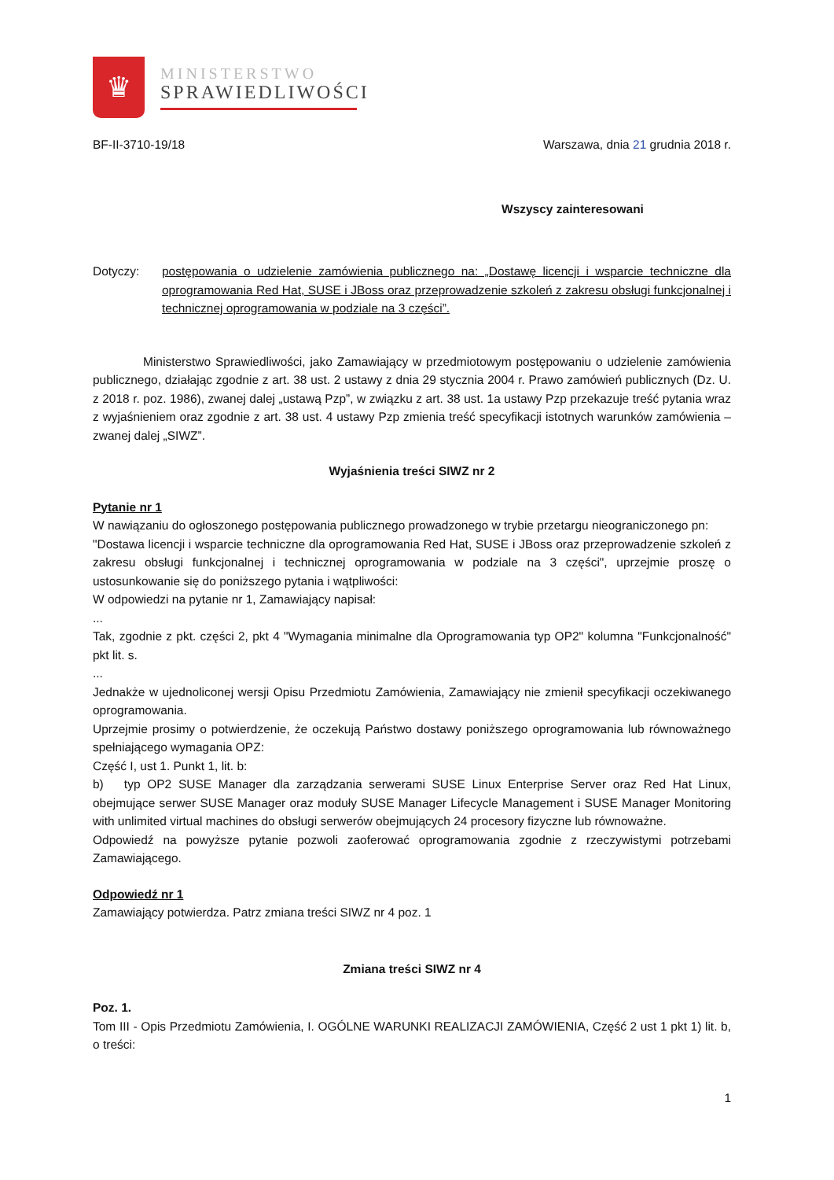♛
MINISTERSTWO
SPRAWIEDLIWOŚCI
BF-II-3710-19/18 Warszawa, dnia 21 grudnia 2018 r.
Wszyscy zainteresowani
Dotyczy: postępowania o udzielenie zamówienia publicznego na: „Dostawę licencji i wsparcie techniczne dla oprogramowania Red Hat, SUSE i JBoss oraz przeprowadzenie szkoleń z zakresu obsługi funkcjonalnej i technicznej oprogramowania w podziale na 3 części”.
Ministerstwo Sprawiedliwości, jako Zamawiający w przedmiotowym postępowaniu o udzielenie zamówienia publicznego, działając zgodnie z art. 38 ust. 2 ustawy z dnia 29 stycznia 2004 r. Prawo zamówień publicznych (Dz. U. z 2018 r. poz. 1986), zwanej dalej „ustawą Pzp”, w związku z art. 38 ust. 1a ustawy Pzp przekazuje treść pytania wraz z wyjaśnieniem oraz zgodnie z art. 38 ust. 4 ustawy Pzp zmienia treść specyfikacji istotnych warunków zamówienia – zwanej dalej „SIWZ”.
Wyjaśnienia treści SIWZ nr 2
Pytanie nr 1
W nawiązaniu do ogłoszonego postępowania publicznego prowadzonego w trybie przetargu nieograniczonego pn:
"Dostawa licencji i wsparcie techniczne dla oprogramowania Red Hat, SUSE i JBoss oraz przeprowadzenie szkoleń z zakresu obsługi funkcjonalnej i technicznej oprogramowania w podziale na 3 części", uprzejmie proszę o ustosunkowanie się do poniższego pytania i wątpliwości:
W odpowiedzi na pytanie nr 1, Zamawiający napisał:
...
Tak, zgodnie z pkt. części 2, pkt 4 "Wymagania minimalne dla Oprogramowania typ OP2" kolumna "Funkcjonalność" pkt lit. s.
...
Jednakże w ujednoliconej wersji Opisu Przedmiotu Zamówienia, Zamawiający nie zmienił specyfikacji oczekiwanego oprogramowania.
Uprzejmie prosimy o potwierdzenie, że oczekują Państwo dostawy poniższego oprogramowania lub równoważnego spełniającego wymagania OPZ:
Część I, ust 1. Punkt 1, lit. b:
b) typ OP2 SUSE Manager dla zarządzania serwerami SUSE Linux Enterprise Server oraz Red Hat Linux, obejmujące serwer SUSE Manager oraz moduły SUSE Manager Lifecycle Management i SUSE Manager Monitoring with unlimited virtual machines do obsługi serwerów obejmujących 24 procesory fizyczne lub równoważne.
Odpowiedź na powyższe pytanie pozwoli zaoferować oprogramowania zgodnie z rzeczywistymi potrzebami Zamawiającego.
Odpowiedź nr 1
Zamawiający potwierdza. Patrz zmiana treści SIWZ nr 4 poz. 1
Zmiana treści SIWZ nr 4
Poz. 1.
Tom III - Opis Przedmiotu Zamówienia, I. OGÓLNE WARUNKI REALIZACJI ZAMÓWIENIA, Część 2 ust 1 pkt 1) lit. b, o treści:
1